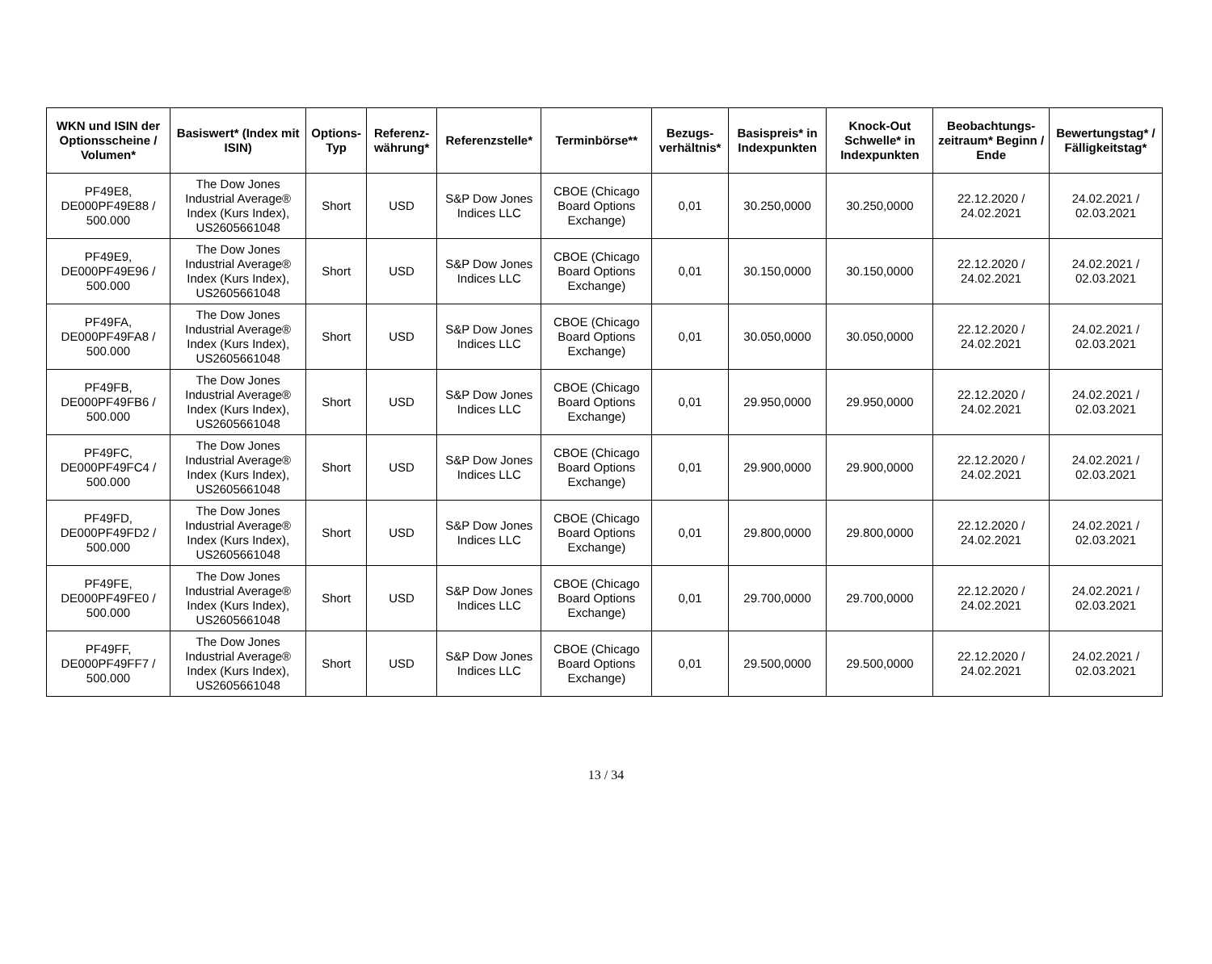| WKN und ISIN der Optionsscheine / Volumen* | Basiswert* (Index mit ISIN) | Options-Typ | Referenz-währung* | Referenzstelle* | Terminbörse** | Bezugs-verhältnis* | Basispreis* in Indexpunkten | Knock-Out Schwelle* in Indexpunkten | Beobachtungs-zeitraum* Beginn / Ende | Bewertungstag* / Fälligkeitstag* |
| --- | --- | --- | --- | --- | --- | --- | --- | --- | --- | --- |
| PF49E8, DE000PF49E88 / 500.000 | The Dow Jones Industrial Average® Index (Kurs Index), US2605661048 | Short | USD | S&P Dow Jones Indices LLC | CBOE (Chicago Board Options Exchange) | 0,01 | 30.250,0000 | 30.250,0000 | 22.12.2020 / 24.02.2021 | 24.02.2021 / 02.03.2021 |
| PF49E9, DE000PF49E96 / 500.000 | The Dow Jones Industrial Average® Index (Kurs Index), US2605661048 | Short | USD | S&P Dow Jones Indices LLC | CBOE (Chicago Board Options Exchange) | 0,01 | 30.150,0000 | 30.150,0000 | 22.12.2020 / 24.02.2021 | 24.02.2021 / 02.03.2021 |
| PF49FA, DE000PF49FA8 / 500.000 | The Dow Jones Industrial Average® Index (Kurs Index), US2605661048 | Short | USD | S&P Dow Jones Indices LLC | CBOE (Chicago Board Options Exchange) | 0,01 | 30.050,0000 | 30.050,0000 | 22.12.2020 / 24.02.2021 | 24.02.2021 / 02.03.2021 |
| PF49FB, DE000PF49FB6 / 500.000 | The Dow Jones Industrial Average® Index (Kurs Index), US2605661048 | Short | USD | S&P Dow Jones Indices LLC | CBOE (Chicago Board Options Exchange) | 0,01 | 29.950,0000 | 29.950,0000 | 22.12.2020 / 24.02.2021 | 24.02.2021 / 02.03.2021 |
| PF49FC, DE000PF49FC4 / 500.000 | The Dow Jones Industrial Average® Index (Kurs Index), US2605661048 | Short | USD | S&P Dow Jones Indices LLC | CBOE (Chicago Board Options Exchange) | 0,01 | 29.900,0000 | 29.900,0000 | 22.12.2020 / 24.02.2021 | 24.02.2021 / 02.03.2021 |
| PF49FD, DE000PF49FD2 / 500.000 | The Dow Jones Industrial Average® Index (Kurs Index), US2605661048 | Short | USD | S&P Dow Jones Indices LLC | CBOE (Chicago Board Options Exchange) | 0,01 | 29.800,0000 | 29.800,0000 | 22.12.2020 / 24.02.2021 | 24.02.2021 / 02.03.2021 |
| PF49FE, DE000PF49FE0 / 500.000 | The Dow Jones Industrial Average® Index (Kurs Index), US2605661048 | Short | USD | S&P Dow Jones Indices LLC | CBOE (Chicago Board Options Exchange) | 0,01 | 29.700,0000 | 29.700,0000 | 22.12.2020 / 24.02.2021 | 24.02.2021 / 02.03.2021 |
| PF49FF, DE000PF49FF7 / 500.000 | The Dow Jones Industrial Average® Index (Kurs Index), US2605661048 | Short | USD | S&P Dow Jones Indices LLC | CBOE (Chicago Board Options Exchange) | 0,01 | 29.500,0000 | 29.500,0000 | 22.12.2020 / 24.02.2021 | 24.02.2021 / 02.03.2021 |
13 / 34